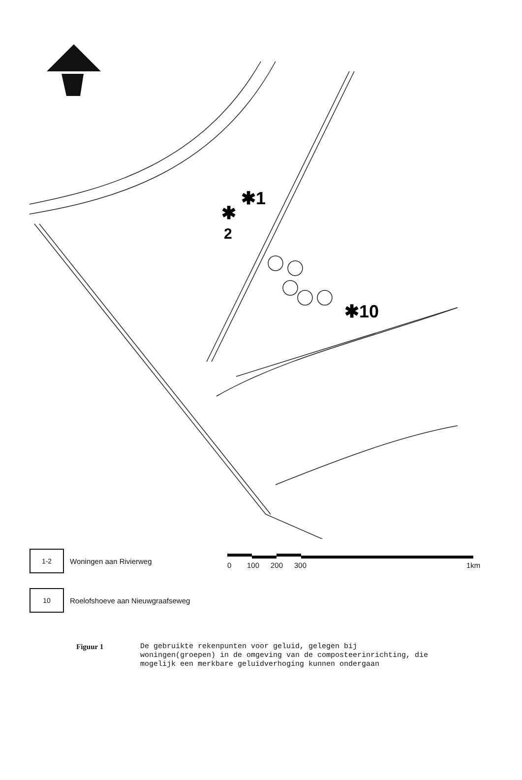✱1
✱
2
✱10
1-2
Woningen aan Rivierweg 0 100 200 300 1km
10
Roelofshoeve aan Nieuwgraafseweg
Figuur 1 De gebruikte rekenpunten voor geluid, gelegen bij woningen(groepen) in de omgeving van de composteerin­richting, die mogelijk een merkbare geluidverhoging kunnen ondergaan